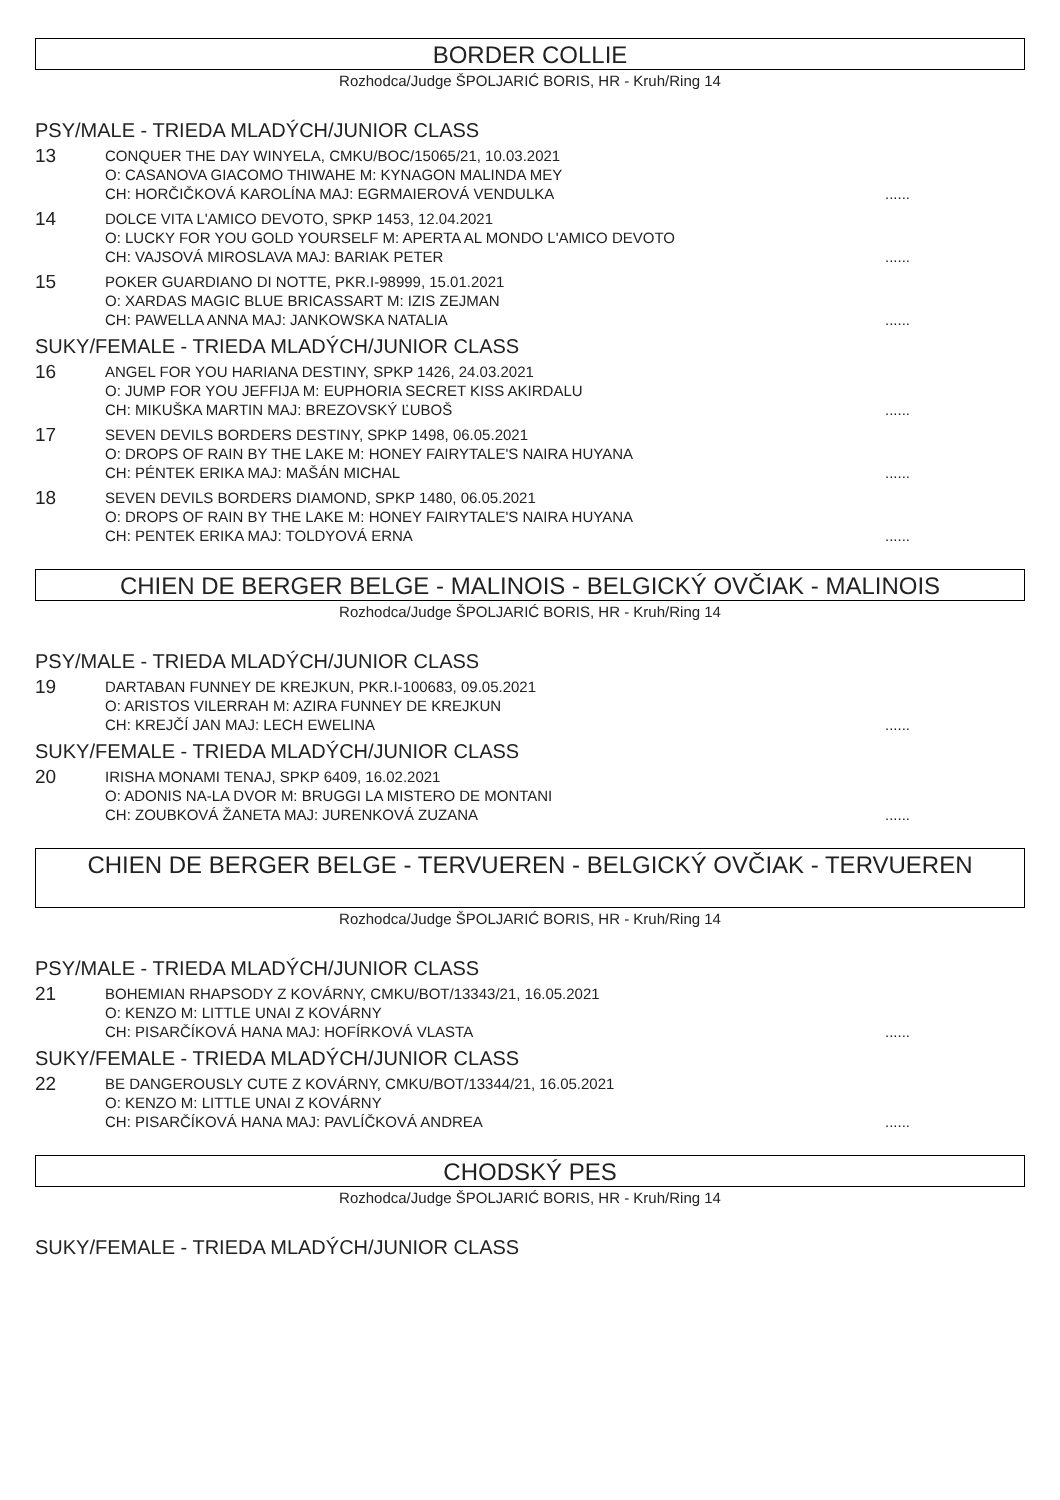BORDER COLLIE
Rozhodca/Judge ŠPOLJARIĆ BORIS, HR - Kruh/Ring 14
PSY/MALE - TRIEDA MLADÝCH/JUNIOR CLASS
13
CONQUER THE DAY WINYELA, CMKU/BOC/15065/21, 10.03.2021
O: CASANOVA GIACOMO THIWAHE M: KYNAGON MALINDA MEY
CH: HORČIČKOVÁ KAROLÍNA MAJ: EGRMAIEROVÁ VENDULKA
......
14
DOLCE VITA L'AMICO DEVOTO, SPKP 1453, 12.04.2021
O: LUCKY FOR YOU GOLD YOURSELF M: APERTA AL MONDO L'AMICO DEVOTO
CH: VAJSOVÁ MIROSLAVA MAJ: BARIAK PETER
......
15
POKER GUARDIANO DI NOTTE, PKR.I-98999, 15.01.2021
O: XARDAS MAGIC BLUE BRICASSART M: IZIS ZEJMAN
CH: PAWELLA ANNA MAJ: JANKOWSKA NATALIA
......
SUKY/FEMALE - TRIEDA MLADÝCH/JUNIOR CLASS
16
ANGEL FOR YOU HARIANA DESTINY, SPKP 1426, 24.03.2021
O: JUMP FOR YOU JEFFIJA M: EUPHORIA SECRET KISS AKIRDALU
CH: MIKUŠKA MARTIN MAJ: BREZOVSKÝ ĽUBOŠ
......
17
SEVEN DEVILS BORDERS DESTINY, SPKP 1498, 06.05.2021
O: DROPS OF RAIN BY THE LAKE M: HONEY FAIRYTALE'S NAIRA HUYANA
CH: PÉNTEK ERIKA MAJ: MAŠÁN MICHAL
......
18
SEVEN DEVILS BORDERS DIAMOND, SPKP 1480, 06.05.2021
O: DROPS OF RAIN BY THE LAKE M: HONEY FAIRYTALE'S NAIRA HUYANA
CH: PENTEK ERIKA MAJ: TOLDYOVÁ ERNA
......
CHIEN DE BERGER BELGE - MALINOIS - BELGICKÝ OVČIAK - MALINOIS
Rozhodca/Judge ŠPOLJARIĆ BORIS, HR - Kruh/Ring 14
PSY/MALE - TRIEDA MLADÝCH/JUNIOR CLASS
19
DARTABAN FUNNEY DE KREJKUN, PKR.I-100683, 09.05.2021
O: ARISTOS VILERRAH M: AZIRA FUNNEY DE KREJKUN
CH: KREJČÍ JAN MAJ: LECH EWELINA
......
SUKY/FEMALE - TRIEDA MLADÝCH/JUNIOR CLASS
20
IRISHA MONAMI TENAJ, SPKP 6409, 16.02.2021
O: ADONIS NA-LA DVOR M: BRUGGI LA MISTERO DE MONTANI
CH: ZOUBKOVÁ ŽANETA MAJ: JURENKOVÁ ZUZANA
......
CHIEN DE BERGER BELGE - TERVUEREN - BELGICKÝ OVČIAK - TERVUEREN
Rozhodca/Judge ŠPOLJARIĆ BORIS, HR - Kruh/Ring 14
PSY/MALE - TRIEDA MLADÝCH/JUNIOR CLASS
21
BOHEMIAN RHAPSODY Z KOVÁRNY, CMKU/BOT/13343/21, 16.05.2021
O: KENZO M: LITTLE UNAI Z KOVÁRNY
CH: PISARČÍKOVÁ HANA MAJ: HOFÍRKOVÁ VLASTA
......
SUKY/FEMALE - TRIEDA MLADÝCH/JUNIOR CLASS
22
BE DANGEROUSLY CUTE Z KOVÁRNY, CMKU/BOT/13344/21, 16.05.2021
O: KENZO M: LITTLE UNAI Z KOVÁRNY
CH: PISARČÍKOVÁ HANA MAJ: PAVLÍČKOVÁ ANDREA
......
CHODSKÝ PES
Rozhodca/Judge ŠPOLJARIĆ BORIS, HR - Kruh/Ring 14
SUKY/FEMALE - TRIEDA MLADÝCH/JUNIOR CLASS